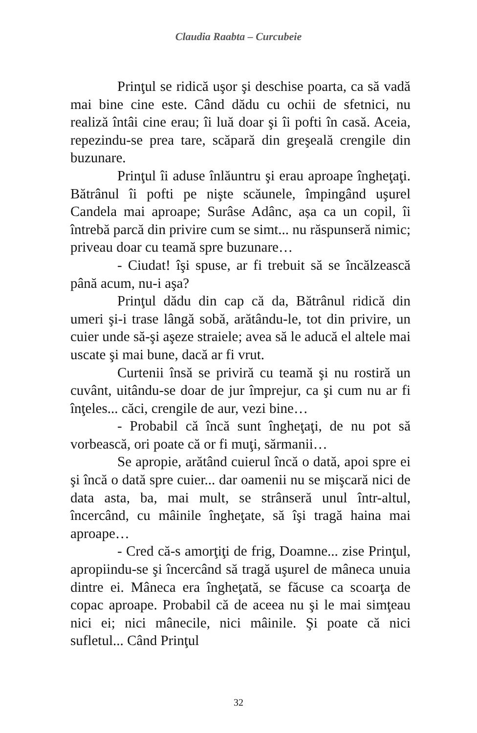Claudia Raabta – Curcubeie
Prinţul se ridică uşor şi deschise poarta, ca să vadă mai bine cine este. Când dădu cu ochii de sfetnici, nu realiză întâi cine erau; îi luă doar şi îi pofti în casă. Aceia, repezindu-se prea tare, scăpară din greşeală crengile din buzunare.
Prinţul îi aduse înlăuntru şi erau aproape îngheţaţi. Bătrânul îi pofti pe nişte scăunele, împingând uşurel Candela mai aproape; Surâse Adânc, așa ca un copil, îi întrebă parcă din privire cum se simt... nu răspunseră nimic; priveau doar cu teamă spre buzunare…
- Ciudat! îşi spuse, ar fi trebuit să se încălzească până acum, nu-i aşa?
Prinţul dădu din cap că da, Bătrânul ridică din umeri şi-i trase lângă sobă, arătându-le, tot din privire, un cuier unde să-şi aşeze straiele; avea să le aducă el altele mai uscate şi mai bune, dacă ar fi vrut.
Curtenii însă se priviră cu teamă şi nu rostiră un cuvânt, uitându-se doar de jur împrejur, ca şi cum nu ar fi înţeles... căci, crengile de aur, vezi bine…
- Probabil că încă sunt îngheţaţi, de nu pot să vorbească, ori poate că or fi muţi, sărmanii…
Se apropie, arătând cuierul încă o dată, apoi spre ei şi încă o dată spre cuier... dar oamenii nu se mişcară nici de data asta, ba, mai mult, se strânseră unul într-altul, încercând, cu mâinile îngheţate, să îşi tragă haina mai aproape…
- Cred că-s amorţiţi de frig, Doamne... zise Prinţul, apropiindu-se şi încercând să tragă uşurel de mâneca unuia dintre ei. Mâneca era îngheţată, se făcuse ca scoarţa de copac aproape. Probabil că de aceea nu şi le mai simţeau nici ei; nici mânecile, nici mâinile. Şi poate că nici sufletul... Când Prinţul
32